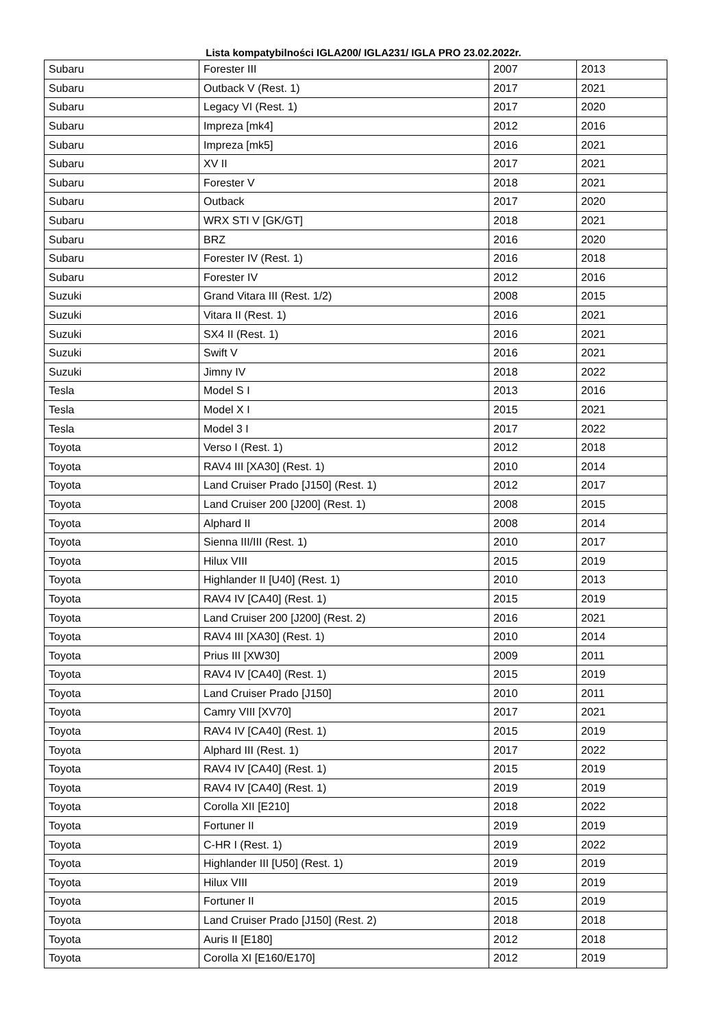Lista kompatybilności IGLA200/ IGLA231/ IGLA PRO 23.02.2022r.
| Subaru | Forester III | 2007 | 2013 |
| Subaru | Outback V (Rest. 1) | 2017 | 2021 |
| Subaru | Legacy VI (Rest. 1) | 2017 | 2020 |
| Subaru | Impreza [mk4] | 2012 | 2016 |
| Subaru | Impreza [mk5] | 2016 | 2021 |
| Subaru | XV II | 2017 | 2021 |
| Subaru | Forester V | 2018 | 2021 |
| Subaru | Outback | 2017 | 2020 |
| Subaru | WRX STI V [GK/GT] | 2018 | 2021 |
| Subaru | BRZ | 2016 | 2020 |
| Subaru | Forester IV (Rest. 1) | 2016 | 2018 |
| Subaru | Forester IV | 2012 | 2016 |
| Suzuki | Grand Vitara III (Rest. 1/2) | 2008 | 2015 |
| Suzuki | Vitara II (Rest. 1) | 2016 | 2021 |
| Suzuki | SX4 II (Rest. 1) | 2016 | 2021 |
| Suzuki | Swift V | 2016 | 2021 |
| Suzuki | Jimny IV | 2018 | 2022 |
| Tesla | Model S I | 2013 | 2016 |
| Tesla | Model X I | 2015 | 2021 |
| Tesla | Model 3 I | 2017 | 2022 |
| Toyota | Verso I (Rest. 1) | 2012 | 2018 |
| Toyota | RAV4 III [XA30] (Rest. 1) | 2010 | 2014 |
| Toyota | Land Cruiser Prado [J150] (Rest. 1) | 2012 | 2017 |
| Toyota | Land Cruiser 200 [J200] (Rest. 1) | 2008 | 2015 |
| Toyota | Alphard II | 2008 | 2014 |
| Toyota | Sienna III/III (Rest. 1) | 2010 | 2017 |
| Toyota | Hilux VIII | 2015 | 2019 |
| Toyota | Highlander II [U40] (Rest. 1) | 2010 | 2013 |
| Toyota | RAV4 IV [CA40] (Rest. 1) | 2015 | 2019 |
| Toyota | Land Cruiser 200 [J200] (Rest. 2) | 2016 | 2021 |
| Toyota | RAV4 III [XA30] (Rest. 1) | 2010 | 2014 |
| Toyota | Prius III [XW30] | 2009 | 2011 |
| Toyota | RAV4 IV [CA40] (Rest. 1) | 2015 | 2019 |
| Toyota | Land Cruiser Prado [J150] | 2010 | 2011 |
| Toyota | Camry VIII [XV70] | 2017 | 2021 |
| Toyota | RAV4 IV [CA40] (Rest. 1) | 2015 | 2019 |
| Toyota | Alphard III (Rest. 1) | 2017 | 2022 |
| Toyota | RAV4 IV [CA40] (Rest. 1) | 2015 | 2019 |
| Toyota | RAV4 IV [CA40] (Rest. 1) | 2019 | 2019 |
| Toyota | Corolla XII [E210] | 2018 | 2022 |
| Toyota | Fortuner II | 2019 | 2019 |
| Toyota | C-HR I (Rest. 1) | 2019 | 2022 |
| Toyota | Highlander III [U50] (Rest. 1) | 2019 | 2019 |
| Toyota | Hilux VIII | 2019 | 2019 |
| Toyota | Fortuner II | 2015 | 2019 |
| Toyota | Land Cruiser Prado [J150] (Rest. 2) | 2018 | 2018 |
| Toyota | Auris II [E180] | 2012 | 2018 |
| Toyota | Corolla XI [E160/E170] | 2012 | 2019 |